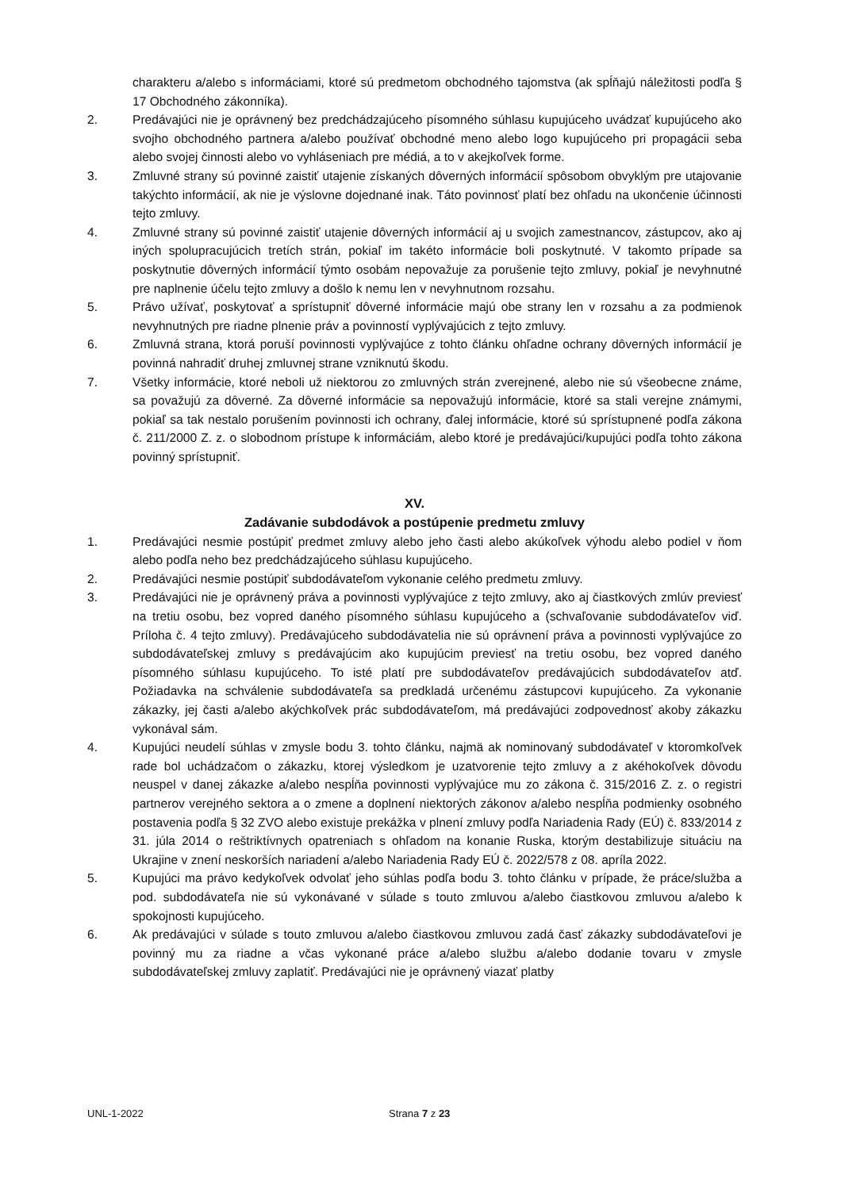charakteru a/alebo s informáciami, ktoré sú predmetom obchodného tajomstva (ak spĺňajú náležitosti podľa § 17 Obchodného zákonníka).
2. Predávajúci nie je oprávnený bez predchádzajúceho písomného súhlasu kupujúceho uvádzať kupujúceho ako svojho obchodného partnera a/alebo používať obchodné meno alebo logo kupujúceho pri propagácii seba alebo svojej činnosti alebo vo vyhláseniach pre médiá, a to v akejkoľvek forme.
3. Zmluvné strany sú povinné zaistiť utajenie získaných dôverných informácií spôsobom obvyklým pre utajovanie takýchto informácií, ak nie je výslovne dojednané inak. Táto povinnosť platí bez ohľadu na ukončenie účinnosti tejto zmluvy.
4. Zmluvné strany sú povinné zaistiť utajenie dôverných informácií aj u svojich zamestnancov, zástupcov, ako aj iných spolupracujúcich tretích strán, pokiaľ im takéto informácie boli poskytnuté. V takomto prípade sa poskytnutie dôverných informácií týmto osobám nepovažuje za porušenie tejto zmluvy, pokiaľ je nevyhnutné pre naplnenie účelu tejto zmluvy a došlo k nemu len v nevyhnutnom rozsahu.
5. Právo užívať, poskytovať a sprístupniť dôverné informácie majú obe strany len v rozsahu a za podmienok nevyhnutných pre riadne plnenie práv a povinností vyplývajúcich z tejto zmluvy.
6. Zmluvná strana, ktorá poruší povinnosti vyplývajúce z tohto článku ohľadne ochrany dôverných informácií je povinná nahradiť druhej zmluvnej strane vzniknutú škodu.
7. Všetky informácie, ktoré neboli už niektorou zo zmluvných strán zverejnené, alebo nie sú všeobecne známe, sa považujú za dôverné. Za dôverné informácie sa nepovažujú informácie, ktoré sa stali verejne známymi, pokiaľ sa tak nestalo porušením povinnosti ich ochrany, ďalej informácie, ktoré sú sprístupnené podľa zákona č. 211/2000 Z. z. o slobodnom prístupe k informáciám, alebo ktoré je predávajúci/kupujúci podľa tohto zákona povinný sprístupniť.
XV.
Zadávanie subdodávok a postúpenie predmetu zmluvy
1. Predávajúci nesmie postúpiť predmet zmluvy alebo jeho časti alebo akúkoľvek výhodu alebo podiel v ňom alebo podľa neho bez predchádzajúceho súhlasu kupujúceho.
2. Predávajúci nesmie postúpiť subdodávateľom vykonanie celého predmetu zmluvy.
3. Predávajúci nie je oprávnený práva a povinnosti vyplývajúce z tejto zmluvy, ako aj čiastkových zmlúv previesť na tretiu osobu, bez vopred daného písomného súhlasu kupujúceho a (schvaľovanie subdodávateľov viď. Príloha č. 4 tejto zmluvy). Predávajúceho subdodávatelia nie sú oprávnení práva a povinnosti vyplývajúce zo subdodávateľskej zmluvy s predávajúcim ako kupujúcim previesť na tretiu osobu, bez vopred daného písomného súhlasu kupujúceho. To isté platí pre subdodávateľov predávajúcich subdodávateľov atď. Požiadavka na schválenie subdodávateľa sa predkladá určenému zástupcovi kupujúceho. Za vykonanie zákazky, jej časti a/alebo akýchkoľvek prác subdodávateľom, má predávajúci zodpovednosť akoby zákazku vykonával sám.
4. Kupujúci neudelí súhlas v zmysle bodu 3. tohto článku, najmä ak nominovaný subdodávateľ v ktoromkoľvek rade bol uchádzačom o zákazku, ktorej výsledkom je uzatvorenie tejto zmluvy a z akéhokoľvek dôvodu neuspel v danej zákazke a/alebo nespĺňa povinnosti vyplývajúce mu zo zákona č. 315/2016 Z. z. o registri partnerov verejného sektora a o zmene a doplnení niektorých zákonov a/alebo nespĺňa podmienky osobného postavenia podľa § 32 ZVO alebo existuje prekážka v plnení zmluvy podľa Nariadenia Rady (EÚ) č. 833/2014 z 31. júla 2014 o reštriktívnych opatreniach s ohľadom na konanie Ruska, ktorým destabilizuje situáciu na Ukrajine v znení neskorších nariadení a/alebo Nariadenia Rady EÚ č. 2022/578 z 08. apríla 2022.
5. Kupujúci ma právo kedykoľvek odvolať jeho súhlas podľa bodu 3. tohto článku v prípade, že práce/služba a pod. subdodávateľa nie sú vykonávané v súlade s touto zmluvou a/alebo čiastkovou zmluvou a/alebo k spokojnosti kupujúceho.
6. Ak predávajúci v súlade s touto zmluvou a/alebo čiastkovou zmluvou zadá časť zákazky subdodávateľovi je povinný mu za riadne a včas vykonané práce a/alebo službu a/alebo dodanie tovaru v zmysle subdodávateľskej zmluvy zaplatiť. Predávajúci nie je oprávnený viazať platby
UNL-1-2022 Strana 7 z 23